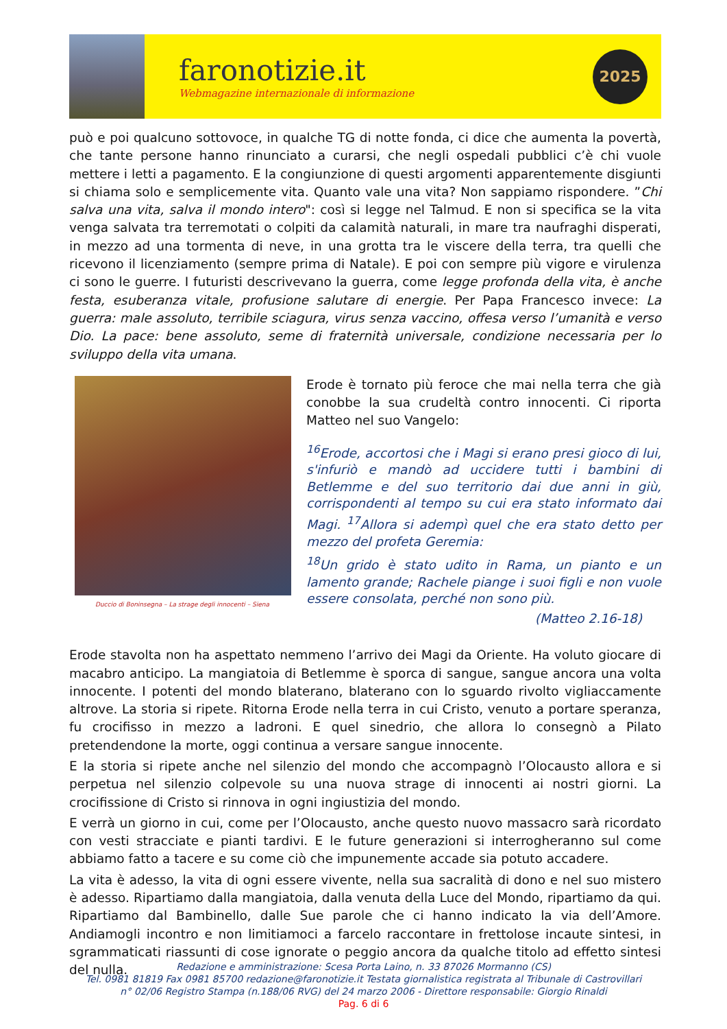faronotizie.it
Webmagazine internazionale di informazione
2025
può e poi qualcuno sottovoce, in qualche TG di notte fonda, ci dice che aumenta la povertà, che tante persone hanno rinunciato a curarsi, che negli ospedali pubblici c’è chi vuole mettere i letti a pagamento. E la congiunzione di questi argomenti apparentemente disgiunti si chiama solo e semplicemente vita. Quanto vale una vita? Non sappiamo rispondere. ”Chi salva una vita, salva il mondo intero": così si legge nel Talmud. E non si specifica se la vita venga salvata tra terremotati o colpiti da calamità naturali, in mare tra naufraghi disperati, in mezzo ad una tormenta di neve, in una grotta tra le viscere della terra, tra quelli che ricevono il licenziamento (sempre prima di Natale). E poi con sempre più vigore e virulenza ci sono le guerre. I futuristi descrivevano la guerra, come legge profonda della vita, è anche festa, esuberanza vitale, profusione salutare di energie. Per Papa Francesco invece: La guerra: male assoluto, terribile sciagura, virus senza vaccino, offesa verso l’umanità e verso Dio. La pace: bene assoluto, seme di fraternità universale, condizione necessaria per lo sviluppo della vita umana.
Duccio di Boninsegna – La strage degli innocenti – Siena
Erode è tornato più feroce che mai nella terra che già conobbe la sua crudeltà contro innocenti. Ci riporta Matteo nel suo Vangelo:
<sup>16</sup> Erode, accortosi che i Magi si erano presi gioco di lui, s'infuriò e mandò ad uccidere tutti i bambini di Betlemme e del suo territorio dai due anni in giù, corrispondenti al tempo su cui era stato informato dai Magi. <sup>17</sup>Allora si adempì quel che era stato detto per mezzo del profeta Geremia:
<sup>18</sup> Un grido è stato udito in Rama, un pianto e un lamento grande; Rachele piange i suoi figli e non vuole essere consolata, perché non sono più.
(Matteo 2.16-18)
Erode stavolta non ha aspettato nemmeno l’arrivo dei Magi da Oriente. Ha voluto giocare di macabro anticipo. La mangiatoia di Betlemme è sporca di sangue, sangue ancora una volta innocente. I potenti del mondo blaterano, blaterano con lo sguardo rivolto vigliaccamente altrove. La storia si ripete. Ritorna Erode nella terra in cui Cristo, venuto a portare speranza, fu crocifisso in mezzo a ladroni. E quel sinedrio, che allora lo consegnò a Pilato pretendendone la morte, oggi continua a versare sangue innocente.
E la storia si ripete anche nel silenzio del mondo che accompagnò l’Olocausto allora e si perpetua nel silenzio colpevole su una nuova strage di innocenti ai nostri giorni. La crocifissione di Cristo si rinnova in ogni ingiustizia del mondo.
E verrà un giorno in cui, come per l’Olocausto, anche questo nuovo massacro sarà ricordato con vesti stracciate e pianti tardivi. E le future generazioni si interrogheranno sul come abbiamo fatto a tacere e su come ciò che impunemente accade sia potuto accadere.
La vita è adesso, la vita di ogni essere vivente, nella sua sacralità di dono e nel suo mistero è adesso. Ripartiamo dalla mangiatoia, dalla venuta della Luce del Mondo, ripartiamo da qui. Ripartiamo dal Bambinello, dalle Sue parole che ci hanno indicato la via dell’Amore. Andiamogli incontro e non limitiamoci a farcelo raccontare in frettolose incaute sintesi, in sgrammaticati riassunti di cose ignorate o peggio ancora da qualche titolo ad effetto sintesi del nulla.
Redazione e amministrazione: Scesa Porta Laino, n. 33 87026 Mormanno (CS)
Tel. 0981 81819 Fax 0981 85700 redazione@faronotizie.it Testata giornalistica registrata al Tribunale di Castrovillari
n° 02/06 Registro Stampa (n.188/06 RVG) del 24 marzo 2006 - Direttore responsabile: Giorgio Rinaldi
Pag. 6 di 6